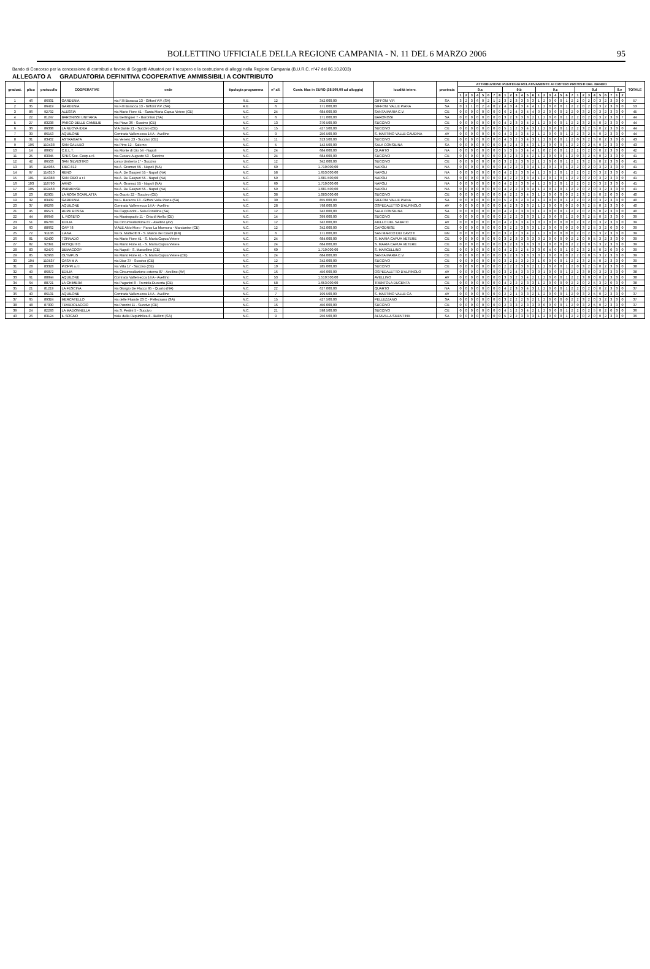BOLLETTINO UFFICIALE DELLA REGIONE CAMPANIA - N. 11 DEL 6 MARZO 2006 95
Bando di Concorso per la concessione di contributi a favore di Soggetti Attuatori per il recupero e la costruzione di alloggi nella Regione Campania (B.U.R.C. n°47 del 06.10.2003)
ALLEGATO A GRADUATORIA DEFINITIVA COOPERATIVE AMMISSIBILI A CONTRIBUTO
| graduat. | plico | protocollo | COOPERATIVE | sede | tipologia programma | n° all. | Contr. Max in EURO (28.500,00 ad alloggio) | località interv. | provincia | ATTRIBUZIONE PUNTEGGI RELATIVAMENTE AI CRITERI PREVISTI DAL BANDO | | | | | | | | | | | | | | | | | | | | | | | | | | | | | | TOTALE |
| --- | --- | --- | --- | --- | --- | --- | --- | --- | --- | --- | --- | --- | --- | --- | --- | --- | --- | --- | --- | --- | --- | --- | --- | --- | --- | --- | --- | --- | --- | --- | --- | --- | --- | --- | --- | --- | --- | --- | --- | --- |
| | | | | | | | | | | 9.a | | | | | | | | 9.b | | | | | | 9.c | | | | | | | 9.d | | | | | | | 9.e | | |
| | | | | | | | | | | 1 | 2 | 3 | 4 | 5 | 6 | 7 | 8 | 1 | 2 | 3 | 4 | 5 | 6 | 1 | 2 | 3 | 4 | 5 | 6 | 7 | 1 | 2 | 3 | 4 | 5 | 6 | 7 | 1 | 2 | |
| 1 | 46 | 86931 | GARDENIA | via F.lli Baracca 13 - Giffoni V.P. (SA) | R.E. | 12 | 342.000,00 | GIFFONI V.P. | SA | 3 | 2 | 3 | 6 | 0 | 2 | 1 | 2 | 3 | 2 | 3 | 3 | 3 | 3 | 1 | 2 | 0 | 0 | 0 | 1 | 2 | 2 | 0 | 2 | 0 | 3 | 2 | 3 | 3 | 0 | 57 |
| 2 | 35 | 86419 | GARDENIA | via F.lli Baracca 13 - Giffoni V.P. (SA) | R.E. | 6 | 171.000,00 | GIFFONI VALLE PIANA | SA | 0 | 1 | 1 | 0 | 2 | 4 | 0 | 2 | 4 | 3 | 4 | 3 | 4 | 4 | 1 | 2 | 0 | 0 | 0 | 1 | 2 | 2 | 0 | 2 | 0 | 3 | 2 | 3 | 3 | 0 | 53 |
| 3 | 86 | 92792 | ALESSIA | via Mario Fiore 41 - Santa Maria Capua Vetere (CE) | N.C. | 24 | 684.000,00 | SANTA MARIA C.V. | CE | 0 | 0 | 0 | 0 | 0 | 0 | 0 | 0 | 6 | 2 | 4 | 3 | 4 | 4 | 0 | 2 | 0 | 0 | 0 | 2 | 2 | 0 | 3 | 2 | 0 | 3 | 2 | 3 | 3 | 0 | 45 |
| 4 | 22 | 81247 | BARONISSI UNITARIA | via Berlinguer 7 - Baronissi (SA) | N.C. | 6 | 171.000,00 | BARONISSI | SA | 0 | 0 | 0 | 0 | 0 | 0 | 0 | 0 | 3 | 2 | 3 | 3 | 3 | 2 | 1 | 2 | 0 | 0 | 0 | 1 | 2 | 2 | 0 | 2 | 0 | 3 | 2 | 3 | 3 | 7 | 44 |
| 5 | 27 | 83238 | PARCO DELLE CAMELIE | via Piave 36 - Succivo (CE) | N.C. | 13 | 370.500,00 | SUCCIVO | CE | 0 | 0 | 0 | 0 | 0 | 0 | 0 | 0 | 4 | 2 | 3 | 3 | 4 | 2 | 1 | 2 | 0 | 0 | 0 | 1 | 2 | 2 | 3 | 2 | 5 | 0 | 2 | 3 | 3 | 0 | 44 |
| 6 | 36 | 86338 | LA NUOVA IDEA | VIA Dante 21 - Succivo (CE) | N.C. | 15 | 427.500,00 | SUCCIVO | CE | 0 | 0 | 0 | 0 | 0 | 0 | 0 | 0 | 5 | 1 | 2 | 3 | 4 | 3 | 1 | 2 | 0 | 0 | 0 | 1 | 2 | 2 | 3 | 2 | 5 | 0 | 2 | 3 | 3 | 0 | 44 |
| 7 | 39 | 86153 | AQUILONE | Contrada Vallemecca 14 A - Avellino | N.C. | 9 | 256.500,00 | S. MARTINO VALLE CAUDINA | AV | 0 | 0 | 0 | 0 | 0 | 0 | 0 | 0 | 4 | 3 | 2 | 3 | 4 | 2 | 1 | 2 | 0 | 0 | 0 | 1 | 2 | 2 | 3 | 2 | 5 | 0 | 2 | 3 | 3 | 0 | 44 |
| 8 | 31 | 83402 | ASTRAGATA | via Veneto 23 - Succivo (CE) | N.C. | 11 | 313.500,00 | SUCCIVO | CE | 0 | 0 | 0 | 0 | 0 | 0 | 0 | 0 | 4 | 3 | 2 | 3 | 4 | 3 | 1 | 2 | 0 | 0 | 0 | 1 | 2 | 0 | 3 | 2 | 5 | 0 | 2 | 3 | 3 | 0 | 43 |
| 9 | 106 | 119438 | SAN GALILEO | via Pirro 12 - Salerno | N.C. | 5 | 142.500,00 | SALA CONSILINA | SA | 0 | 0 | 0 | 0 | 0 | 0 | 0 | 0 | 4 | 2 | 4 | 3 | 4 | 3 | 1 | 2 | 0 | 0 | 0 | 1 | 2 | 2 | 0 | 2 | 5 | 0 | 2 | 3 | 3 | 0 | 43 |
| 10 | 14 | 80907 | C.E.L.T. | via Monte di Dio 54 - Napoli | N.C. | 24 | 684.000,00 | QUARTO | NA | 0 | 0 | 0 | 0 | 0 | 0 | 0 | 0 | 5 | 3 | 5 | 3 | 4 | 4 | 1 | 0 | 2 | 0 | 0 | 1 | 2 | 2 | 0 | 2 | 0 | 0 | 2 | 3 | 3 | 0 | 42 |
| 11 | 25 | 83045 | SPES Soc. Coop a r.l. | via Cesare Augusto 53 - Succivo | N.C. | 24 | 684.000,00 | SUCCIVO | CE | 0 | 0 | 0 | 0 | 0 | 0 | 0 | 0 | 3 | 2 | 3 | 3 | 4 | 2 | 1 | 2 | 0 | 0 | 0 | 1 | 2 | 0 | 3 | 2 | 5 | 0 | 2 | 3 | 3 | 0 | 41 |
| 12 | 42 | 86503 | SAN SILVESTRO | corso Umberto 1° - Succivo | N.C. | 12 | 342.000,00 | SUCCIVO | CE | 0 | 0 | 0 | 0 | 0 | 0 | 0 | 0 | 3 | 2 | 2 | 3 | 3 | 2 | 1 | 2 | 0 | 0 | 0 | 1 | 2 | 2 | 3 | 2 | 5 | 0 | 2 | 3 | 3 | 0 | 41 |
| 13 | 96 | 114965 | IREC 812 | via A. Gramsci 55 - Napoli (NA) | N.C. | 60 | 1.710.000,00 | NAPOLI | NA | 0 | 0 | 0 | 0 | 0 | 0 | 0 | 0 | 4 | 2 | 2 | 3 | 3 | 4 | 1 | 2 | 0 | 2 | 0 | 1 | 2 | 2 | 0 | 2 | 0 | 3 | 2 | 3 | 3 | 0 | 41 |
| 14 | 97 | 114310 | RENO | via A. De Gasperi 55 - Napoli (NA) | N.C. | 58 | 1.653.000,00 | NAPOLI | NA | 0 | 0 | 0 | 0 | 0 | 0 | 0 | 0 | 4 | 2 | 2 | 3 | 3 | 4 | 1 | 2 | 0 | 2 | 0 | 1 | 2 | 2 | 0 | 2 | 0 | 3 | 2 | 3 | 3 | 0 | 41 |
| 15 | 101 | 114388 | SAN CIRO a r.l. | via A. De Gasperi 55 - Napoli (NA) | N.C. | 59 | 1.681.500,00 | NAPOLI | NA | 0 | 0 | 0 | 0 | 0 | 0 | 0 | 0 | 4 | 2 | 2 | 3 | 3 | 4 | 1 | 2 | 0 | 2 | 0 | 1 | 2 | 2 | 0 | 2 | 0 | 3 | 2 | 3 | 3 | 0 | 41 |
| 16 | 103 | 118790 | ARNO | via A. Gramsci 55 - Napoli (NA) | N.C. | 60 | 1.710.000,00 | NAPOLI | NA | 0 | 0 | 0 | 0 | 0 | 0 | 0 | 0 | 4 | 2 | 2 | 3 | 3 | 4 | 1 | 2 | 0 | 2 | 0 | 1 | 2 | 2 | 0 | 2 | 0 | 3 | 2 | 3 | 3 | 0 | 41 |
| 17 | 105 | 119468 | PARMENSE | via A. De Gasperi 55 - Napoli (NA) | N.C. | 59 | 1.681.500,00 | NAPOLI | NA | 0 | 0 | 0 | 0 | 0 | 0 | 0 | 0 | 4 | 2 | 2 | 3 | 3 | 4 | 1 | 2 | 0 | 2 | 0 | 1 | 2 | 2 | 0 | 2 | 0 | 3 | 2 | 3 | 3 | 0 | 41 |
| 18 | 23 | 82905 | LA ROSA SCARLATTA | via Orazio 22 - Succivo (CE) | N.C. | 38 | 1.083.000,00 | SUCCIVO | CE | 0 | 0 | 0 | 0 | 0 | 0 | 0 | 0 | 4 | 2 | 2 | 3 | 4 | 3 | 1 | 2 | 0 | 0 | 0 | 0 | 2 | 2 | 3 | 2 | 5 | 0 | 2 | 0 | 3 | 0 | 40 |
| 19 | 32 | 83439 | GARDENIA | via F. Baracca 13 - Giffoni Valle Piana (SA) | N.C. | 30 | 855.000,00 | GIFFONI VALLE PIANA | SA | 0 | 0 | 0 | 0 | 0 | 0 | 0 | 0 | 5 | 2 | 3 | 2 | 3 | 4 | 1 | 2 | 0 | 0 | 0 | 1 | 2 | 2 | 0 | 2 | 0 | 3 | 2 | 3 | 3 | 0 | 40 |
| 20 | 37 | 86269 | AQUILONE | Contrada Vallemecca 14 A - Avellino | N.C. | 28 | 798.000,00 | OSPEDALETTO D'ALPINOLO | AV | 0 | 0 | 0 | 0 | 0 | 0 | 0 | 0 | 4 | 2 | 3 | 3 | 3 | 2 | 1 | 2 | 0 | 0 | 0 | 0 | 2 | 0 | 3 | 2 | 5 | 0 | 2 | 3 | 3 | 0 | 40 |
| 21 | 45 | 86571 | RUPE ROSSA | via Cappuccini - Sala Consilina (SA) | N.C. | 12 | 342.000,00 | SALA CONSILINA | SA | 0 | 0 | 0 | 0 | 0 | 0 | 0 | 0 | 4 | 2 | 2 | 3 | 3 | 3 | 1 | 2 | 0 | 0 | 0 | 1 | 2 | 2 | 0 | 2 | 5 | 0 | 2 | 3 | 3 | 0 | 40 |
| 22 | 44 | 86649 | IL ROSETO | via Mastropaolo 11 - Orta di Atella (CE) | N.C. | 14 | 399.000,00 | SUCCIVO | CE | 0 | 0 | 0 | 0 | 0 | 0 | 0 | 0 | 2 | 2 | 2 | 3 | 3 | 3 | 1 | 2 | 0 | 0 | 0 | 1 | 2 | 0 | 3 | 2 | 5 | 0 | 2 | 3 | 3 | 0 | 39 |
| 23 | 51 | 86783 | EDILIA | via Circumvallazione 87 - Avellino (AV) | N.C. | 12 | 342.000,00 | AIELLO DEL SABATO | AV | 0 | 0 | 0 | 0 | 0 | 0 | 0 | 0 | 4 | 2 | 3 | 3 | 4 | 3 | 0 | 2 | 0 | 0 | 0 | 0 | 0 | 2 | 3 | 2 | 0 | 3 | 2 | 3 | 3 | 0 | 39 |
| 24 | 60 | 88662 | CAP 78 | VIALE Aldo Moro - Parco La Marmora - Marcianise (CE) | N.C. | 12 | 342.000,00 | CAPODRISE | CE | 0 | 0 | 0 | 0 | 0 | 0 | 0 | 0 | 3 | 2 | 2 | 3 | 3 | 3 | 1 | 2 | 0 | 0 | 0 | 0 | 2 | 0 | 3 | 2 | 5 | 3 | 2 | 0 | 3 | 0 | 39 |
| 25 | 72 | 91106 | LIANA | via G. Matteotti 9 - S. Marco dei Cavoti (BN) | N.C. | 6 | 171.000,00 | SAN MARCO DEI CAVOTI | BN | 0 | 0 | 0 | 0 | 0 | 0 | 0 | 0 | 3 | 2 | 2 | 3 | 4 | 2 | 1 | 2 | 0 | 0 | 0 | 0 | 0 | 2 | 0 | 2 | 5 | 3 | 2 | 3 | 3 | 0 | 39 |
| 26 | 81 | 92430 | TORNADO | via Mario Fiore 41 - S. Maria Capua Vetere | N.C. | 24 | 684.000,00 | S. MARIA CAPUA VETERE | CE | 0 | 0 | 0 | 0 | 0 | 0 | 0 | 0 | 3 | 2 | 3 | 3 | 3 | 3 | 0 | 2 | 0 | 0 | 0 | 0 | 2 | 2 | 0 | 0 | 5 | 3 | 2 | 3 | 3 | 0 | 39 |
| 27 | 82 | 92391 | MOSQUITO | via Mario Fiore 41 - S. Maria Capua Vetere | N.C. | 24 | 684.000,00 | S. MARIA CAPUA VETERE | CE | 0 | 0 | 0 | 0 | 0 | 0 | 0 | 0 | 3 | 2 | 3 | 3 | 3 | 3 | 0 | 2 | 0 | 0 | 0 | 0 | 2 | 2 | 0 | 0 | 5 | 3 | 2 | 3 | 3 | 0 | 39 |
| 28 | 83 | 92479 | DEMACOOP | via Napoli - S. Marcellino (CE) | N.C. | 60 | 1.710.000,00 | S. MARCELLINO | CE | 0 | 0 | 0 | 0 | 0 | 0 | 0 | 0 | 4 | 2 | 2 | 2 | 4 | 3 | 0 | 0 | 4 | 0 | 0 | 1 | 0 | 2 | 3 | 2 | 5 | 0 | 2 | 0 | 3 | 0 | 39 |
| 29 | 85 | 92663 | OLYMPUS | via Mario Fiore 41 - S. Maria Capua Vetere (CE) | N.C. | 24 | 684.000,00 | SANTA MARIA C.V. | CE | 0 | 0 | 0 | 0 | 0 | 0 | 0 | 0 | 3 | 2 | 3 | 3 | 3 | 3 | 0 | 2 | 0 | 0 | 0 | 0 | 2 | 2 | 0 | 0 | 5 | 3 | 2 | 3 | 3 | 0 | 39 |
| 30 | 104 | 119537 | CASA MIA | via Diaz 37 - Succivo (CE) | N.C. | 12 | 342.000,00 | SUCCIVO | CE | 0 | 0 | 0 | 0 | 0 | 0 | 0 | 0 | 3 | 2 | 2 | 3 | 2 | 3 | 1 | 0 | 0 | 0 | 0 | 1 | 2 | 2 | 3 | 2 | 5 | 0 | 2 | 3 | 3 | 0 | 39 |
| 31 | 28 | 83328 | PIOPPI a.r.l. | via Villa 17 - Succivo (CE) | N.C. | 10 | 285.000,00 | SUCCIVO | CE | 0 | 0 | 0 | 0 | 0 | 0 | 0 | 0 | 2 | 2 | 2 | 3 | 3 | 2 | 1 | 2 | 0 | 0 | 0 | 1 | 2 | 0 | 3 | 2 | 5 | 0 | 2 | 3 | 3 | 0 | 38 |
| 32 | 49 | 86872 | EDILIA | via Circumvallazione esterna 87 - Avellino (AV) | N.C. | 16 | 456.000,00 | OSPEDALETTO D'ALPINOLO | AV | 0 | 0 | 0 | 0 | 0 | 0 | 0 | 0 | 3 | 2 | 4 | 3 | 3 | 3 | 0 | 1 | 0 | 0 | 0 | 1 | 2 | 2 | 3 | 0 | 0 | 3 | 2 | 3 | 3 | 0 | 38 |
| 33 | 61 | 88844 | AQUILONE | Contrada Vallemecca 14 A - Avellino | N.C. | 53 | 1.510.500,00 | AVELLINO | AV | 0 | 0 | 0 | 0 | 0 | 0 | 0 | 0 | 3 | 3 | 2 | 3 | 4 | 2 | 1 | 2 | 0 | 0 | 0 | 1 | 2 | 2 | 3 | 0 | 0 | 0 | 2 | 3 | 3 | 0 | 38 |
| 34 | 64 | 88721 | LA CHIMERA | via Paganini 8 - Trentola Ducenta (CE) | N.C. | 58 | 1.653.000,00 | TRENTOLA DUCENTA | CE | 0 | 0 | 0 | 0 | 0 | 0 | 0 | 0 | 4 | 2 | 2 | 2 | 3 | 3 | 1 | 2 | 0 | 0 | 0 | 0 | 2 | 2 | 0 | 2 | 5 | 3 | 2 | 0 | 3 | 0 | 38 |
| 35 | 21 | 81219 | LA FESCINA | via Giorgio De Flacco 95 - Quarto (NA) | N.C. | 22 | 627.000,00 | QUARTO | NA | 0 | 0 | 0 | 0 | 0 | 0 | 0 | 0 | 4 | 2 | 3 | 3 | 4 | 3 | 1 | 2 | 0 | 0 | 0 | 1 | 2 | 2 | 0 | 2 | 0 | 0 | 2 | 3 | 3 | 0 | 37 |
| 36 | 40 | 86131 | AQUILONE | Contrada Vallemecca 14 A - Avellino | N.C. | 7 | 199.500,00 | S. MARTINO VALLE CA. | AV | 0 | 0 | 0 | 0 | 0 | 0 | 0 | 0 | 2 | 2 | 1 | 3 | 3 | 2 | 1 | 2 | 0 | 0 | 0 | 1 | 2 | 0 | 3 | 2 | 5 | 0 | 2 | 3 | 3 | 0 | 37 |
| 37 | 65 | 89324 | MERCATELLO | via delle Filande 23 C - Pellezzano (SA) | N.C. | 15 | 427.500,00 | PELLEZZANO | SA | 0 | 0 | 0 | 0 | 0 | 0 | 0 | 0 | 3 | 2 | 2 | 2 | 3 | 2 | 1 | 2 | 0 | 0 | 0 | 0 | 2 | 2 | 3 | 2 | 0 | 3 | 2 | 3 | 3 | 0 | 37 |
| 38 | 48 | 87000 | TEVEROLACCIO | via Puccini 11 - Succivo (CE) | N.C. | 16 | 456.000,00 | SUCCIVO | CE | 0 | 0 | 0 | 0 | 0 | 0 | 0 | 0 | 2 | 3 | 3 | 2 | 3 | 3 | 0 | 0 | 0 | 0 | 0 | 1 | 2 | 0 | 3 | 2 | 5 | 0 | 2 | 3 | 3 | 0 | 37 |
| 39 | 24 | 82293 | LA MADONNELLA | via S. Pertini 5 - Succivo | N.C. | 21 | 598.500,00 | SUCCIVO | CE | 0 | 0 | 0 | 0 | 0 | 0 | 0 | 0 | 4 | 1 | 2 | 3 | 4 | 2 | 1 | 2 | 0 | 0 | 0 | 1 | 2 | 2 | 0 | 2 | 5 | 0 | 2 | 0 | 3 | 0 | 36 |
| 40 | 26 | 83124 | IL SOGNO | viale della Repubblica 8 - Bellizzi (SA) | N.C. | 9 | 256.500,00 | ALTAVILLA SILENTINA | SA | 0 | 0 | 0 | 0 | 0 | 0 | 0 | 0 | 5 | 2 | 2 | 3 | 3 | 3 | 1 | 2 | 0 | 0 | 0 | 1 | 2 | 2 | 0 | 2 | 0 | 0 | 2 | 3 | 3 | 0 | 36 |